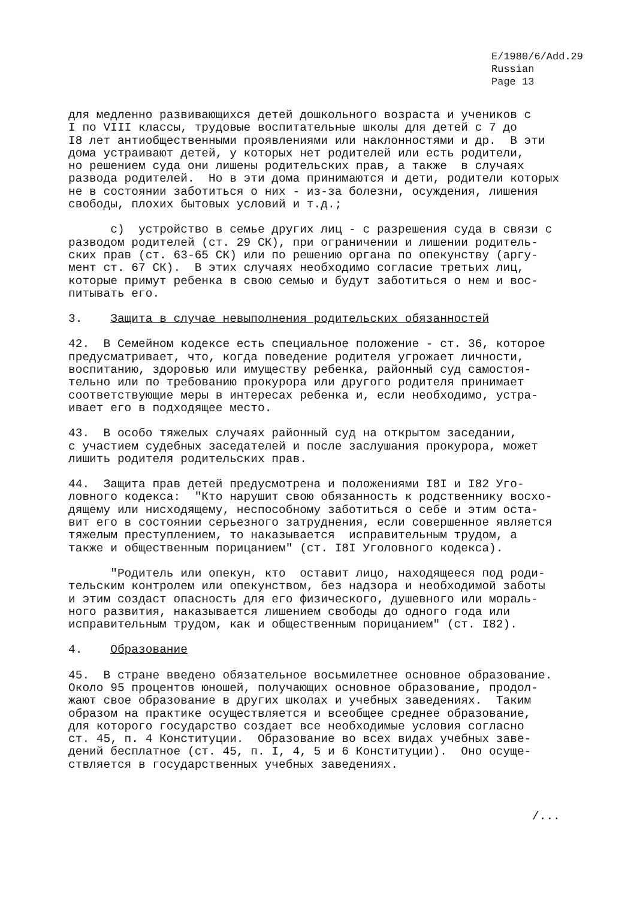E/1980/6/Add.29
Russian
Page 13
для медленно развивающихся детей дошкольного возраста и учеников с I по VIII классы, трудовые воспитательные школы для детей с 7 до I8 лет антиобщественными проявлениями или наклонностями и др. В эти дома устраивают детей, у которых нет родителей или есть родители, но решением суда они лишены родительских прав, а также в случаях развода родителей. Но в эти дома принимаются и дети, родители которых не в состоянии заботиться о них - из-за болезни, осуждения, лишения свободы, плохих бытовых условий и т.д.;
c) устройство в семье других лиц - с разрешения суда в связи с разводом родителей (ст. 29 СК), при ограничении и лишении родитель- ских прав (ст. 63-65 СК) или по решению органа по опекунству (аргу- мент ст. 67 СК). В этих случаях необходимо согласие третьих лиц, которые примут ребенка в свою семью и будут заботиться о нем и вос- питывать его.
3. Защита в случае невыполнения родительских обязанностей
42. В Семейном кодексе есть специальное положение - ст. 36, которое предусматривает, что, когда поведение родителя угрожает личности, воспитанию, здоровью или имуществу ребенка, районный суд самостоя- тельно или по требованию прокурора или другого родителя принимает соответствующие меры в интересах ребенка и, если необходимо, устра- ивает его в подходящее место.
43. В особо тяжелых случаях районный суд на открытом заседании, с участием судебных заседателей и после заслушания прокурора, может лишить родителя родительских прав.
44. Защита прав детей предусмотрена и положениями I8I и I82 Уго- ловного кодекса: "Кто нарушит свою обязанность к родственнику восхо- дящему или нисходящему, неспособному заботиться о себе и этим оста- вит его в состоянии серьезного затруднения, если совершенное является тяжелым преступлением, то наказывается исправительным трудом, а также и общественным порицанием" (ст. I8I Уголовного кодекса).
"Родитель или опекун, кто оставит лицо, находящееся под роди- тельским контролем или опекунством, без надзора и необходимой заботы и этим создаст опасность для его физического, душевного или мораль- ного развития, наказывается лишением свободы до одного года или исправительным трудом, как и общественным порицанием" (ст. I82).
4. Образование
45. В стране введено обязательное восьмилетнее основное образование. Около 95 процентов юношей, получающих основное образование, продол- жают свое образование в других школах и учебных заведениях. Таким образом на практике осуществляется и всеобщее среднее образование, для которого государство создает все необходимые условия согласно ст. 45, п. 4 Конституции. Образование во всех видах учебных заве- дений бесплатное (ст. 45, п. I, 4, 5 и 6 Конституции). Оно осуще- ствляется в государственных учебных заведениях.
/...